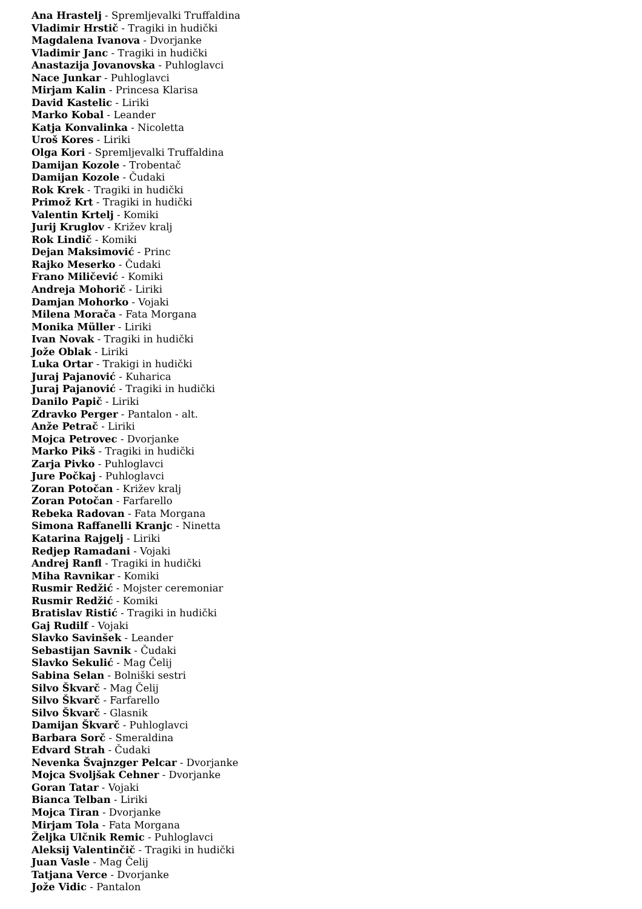Ana Hrastelj - Spremljevalki Truffaldina
Vladimir Hrstič - Tragiki in hudički
Magdalena Ivanova - Dvorjanke
Vladimir Janc - Tragiki in hudički
Anastazija Jovanovska - Puhloglavci
Nace Junkar - Puhloglavci
Mirjam Kalin - Princesa Klarisa
David Kastelic - Liriki
Marko Kobal - Leander
Katja Konvalinka - Nicoletta
Uroš Kores - Liriki
Olga Kori - Spremljevalki Truffaldina
Damijan Kozole - Trobentač
Damijan Kozole - Čudaki
Rok Krek - Tragiki in hudički
Primož Krt - Tragiki in hudički
Valentin Krtelj - Komiki
Jurij Kruglov - Križev kralj
Rok Lindič - Komiki
Dejan Maksimović - Princ
Rajko Meserko - Čudaki
Frano Miličević - Komiki
Andreja Mohorič - Liriki
Damjan Mohorko - Vojaki
Milena Morača - Fata Morgana
Monika Müller - Liriki
Ivan Novak - Tragiki in hudički
Jože Oblak - Liriki
Luka Ortar - Trakigi in hudički
Juraj Pajanović - Kuharica
Juraj Pajanović - Tragiki in hudički
Danilo Papič - Liriki
Zdravko Perger - Pantalon - alt.
Anže Petrač - Liriki
Mojca Petrovec - Dvorjanke
Marko Pikš - Tragiki in hudički
Zarja Pivko - Puhloglavci
Jure Počkaj - Puhloglavci
Zoran Potočan - Križev kralj
Zoran Potočan - Farfarello
Rebeka Radovan - Fata Morgana
Simona Raffanelli Kranjc - Ninetta
Katarina Rajgelj - Liriki
Redjep Ramadani - Vojaki
Andrej Ranfl - Tragiki in hudički
Miha Ravnikar - Komiki
Rusmir Redžić - Mojster ceremoniar
Rusmir Redžić - Komiki
Bratislav Ristić - Tragiki in hudički
Gaj Rudilf - Vojaki
Slavko Savinšek - Leander
Sebastijan Savnik - Čudaki
Slavko Sekulić - Mag Čelij
Sabina Selan - Bolniški sestri
Silvo Škvarč - Mag Čelij
Silvo Škvarč - Farfarello
Silvo Škvarč - Glasnik
Damijan Škvarč - Puhloglavci
Barbara Sorč - Smeraldina
Edvard Strah - Čudaki
Nevenka Švajnzger Pelcar - Dvorjanke
Mojca Svoljšak Cehner - Dvorjanke
Goran Tatar - Vojaki
Bianca Telban - Liriki
Mojca Tiran - Dvorjanke
Mirjam Tola - Fata Morgana
Željka Ulčnik Remic - Puhloglavci
Aleksij Valentinčič - Tragiki in hudički
Juan Vasle - Mag Čelij
Tatjana Verce - Dvorjanke
Jože Vidic - Pantalon